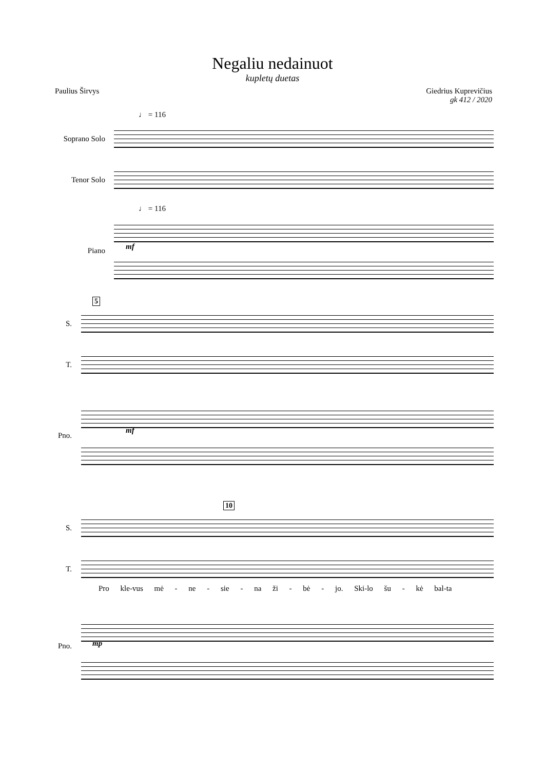Negaliu nedainuot
kupletų duetas
Paulius Širvys Giedrius Kuprevičius
gk 412 / 2020
♩ = 116
Soprano Solo
Tenor Solo
♩ = 116
mf
Piano
5
S.
T.
Pno.
mf
S.
10
T.
Pro kle-vus mė - ne - sie - na ži - bė - jo. Ski-lo šu - kė bal-ta
Pno. mp